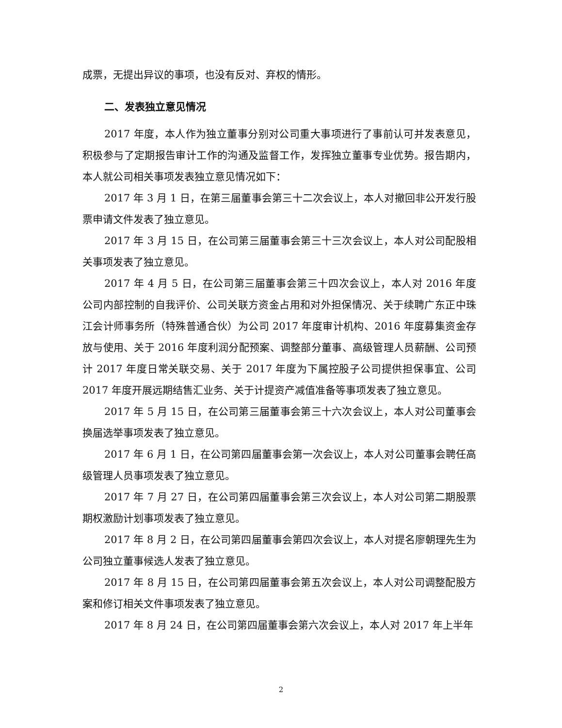成票，无提出异议的事项，也没有反对、弃权的情形。
二、发表独立意见情况
2017 年度，本人作为独立董事分别对公司重大事项进行了事前认可并发表意见，积极参与了定期报告审计工作的沟通及监督工作，发挥独立董事专业优势。报告期内，本人就公司相关事项发表独立意见情况如下：
2017 年 3 月 1 日，在第三届董事会第三十二次会议上，本人对撤回非公开发行股票申请文件发表了独立意见。
2017 年 3 月 15 日，在公司第三届董事会第三十三次会议上，本人对公司配股相关事项发表了独立意见。
2017 年 4 月 5 日，在公司第三届董事会第三十四次会议上，本人对 2016 年度公司内部控制的自我评价、公司关联方资金占用和对外担保情况、关于续聘广东正中珠江会计师事务所（特殊普通合伙）为公司 2017 年度审计机构、2016 年度募集资金存放与使用、关于 2016 年度利润分配预案、调整部分董事、高级管理人员薪酬、公司预计 2017 年度日常关联交易、关于 2017 年度为下属控股子公司提供担保事宜、公司 2017 年度开展远期结售汇业务、关于计提资产减值准备等事项发表了独立意见。
2017 年 5 月 15 日，在公司第三届董事会第三十六次会议上，本人对公司董事会换届选举事项发表了独立意见。
2017 年 6 月 1 日，在公司第四届董事会第一次会议上，本人对公司董事会聘任高级管理人员事项发表了独立意见。
2017 年 7 月 27 日，在公司第四届董事会第三次会议上，本人对公司第二期股票期权激励计划事项发表了独立意见。
2017 年 8 月 2 日，在公司第四届董事会第四次会议上，本人对提名廖朝理先生为公司独立董事候选人发表了独立意见。
2017 年 8 月 15 日，在公司第四届董事会第五次会议上，本人对公司调整配股方案和修订相关文件事项发表了独立意见。
2017 年 8 月 24 日，在公司第四届董事会第六次会议上，本人对 2017 年上半年
2